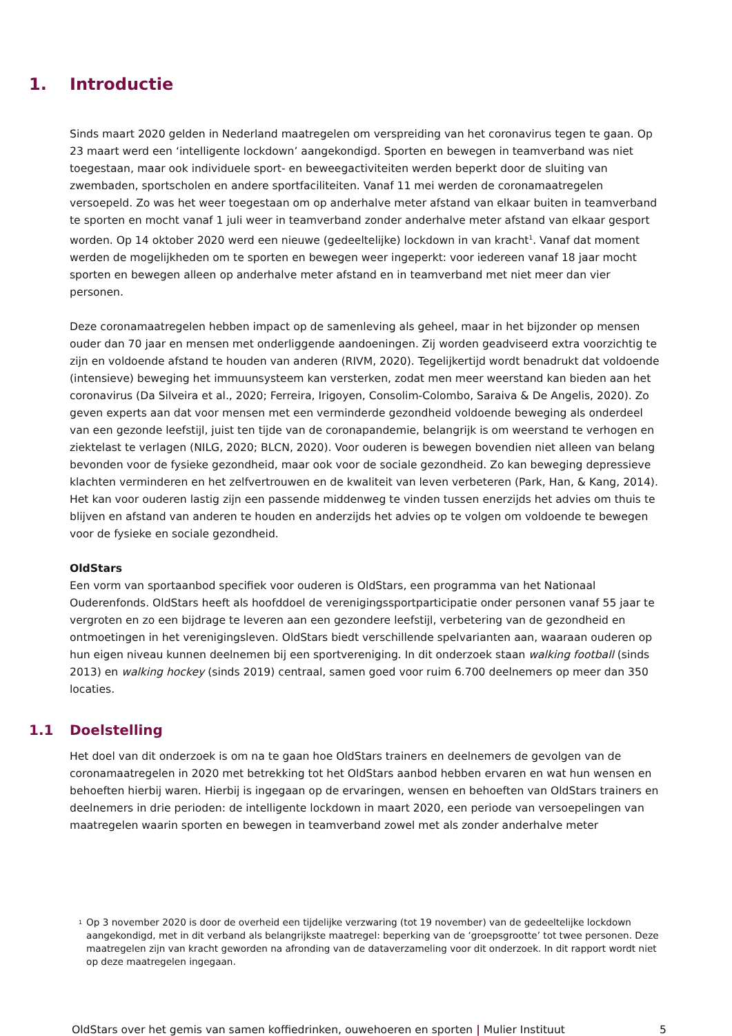1. Introductie
Sinds maart 2020 gelden in Nederland maatregelen om verspreiding van het coronavirus tegen te gaan. Op 23 maart werd een ‘intelligente lockdown’ aangekondigd. Sporten en bewegen in teamverband was niet toegestaan, maar ook individuele sport- en beweegactiviteiten werden beperkt door de sluiting van zwembaden, sportscholen en andere sportfaciliteiten. Vanaf 11 mei werden de coronamaatregelen versoepeld. Zo was het weer toegestaan om op anderhalve meter afstand van elkaar buiten in teamverband te sporten en mocht vanaf 1 juli weer in teamverband zonder anderhalve meter afstand van elkaar gesport worden. Op 14 oktober 2020 werd een nieuwe (gedeeltelijke) lockdown in van kracht<sup>1</sup>. Vanaf dat moment werden de mogelijkheden om te sporten en bewegen weer ingeperkt: voor iedereen vanaf 18 jaar mocht sporten en bewegen alleen op anderhalve meter afstand en in teamverband met niet meer dan vier personen.
Deze coronamaatregelen hebben impact op de samenleving als geheel, maar in het bijzonder op mensen ouder dan 70 jaar en mensen met onderliggende aandoeningen. Zij worden geadviseerd extra voorzichtig te zijn en voldoende afstand te houden van anderen (RIVM, 2020). Tegelijkertijd wordt benadrukt dat voldoende (intensieve) beweging het immuunsysteem kan versterken, zodat men meer weerstand kan bieden aan het coronavirus (Da Silveira et al., 2020; Ferreira, Irigoyen, Consolim-Colombo, Saraiva & De Angelis, 2020). Zo geven experts aan dat voor mensen met een verminderde gezondheid voldoende beweging als onderdeel van een gezonde leefstijl, juist ten tijde van de coronapandemie, belangrijk is om weerstand te verhogen en ziektelast te verlagen (NILG, 2020; BLCN, 2020). Voor ouderen is bewegen bovendien niet alleen van belang bevonden voor de fysieke gezondheid, maar ook voor de sociale gezondheid. Zo kan beweging depressieve klachten verminderen en het zelfvertrouwen en de kwaliteit van leven verbeteren (Park, Han, & Kang, 2014). Het kan voor ouderen lastig zijn een passende middenweg te vinden tussen enerzijds het advies om thuis te blijven en afstand van anderen te houden en anderzijds het advies op te volgen om voldoende te bewegen voor de fysieke en sociale gezondheid.
OldStars
Een vorm van sportaanbod specifiek voor ouderen is OldStars, een programma van het Nationaal Ouderenfonds. OldStars heeft als hoofddoel de verenigingssportparticipatie onder personen vanaf 55 jaar te vergroten en zo een bijdrage te leveren aan een gezondere leefstijl, verbetering van de gezondheid en ontmoetingen in het verenigingsleven. OldStars biedt verschillende spelvarianten aan, waaraan ouderen op hun eigen niveau kunnen deelnemen bij een sportvereniging. In dit onderzoek staan walking football (sinds 2013) en walking hockey (sinds 2019) centraal, samen goed voor ruim 6.700 deelnemers op meer dan 350 locaties.
1.1 Doelstelling
Het doel van dit onderzoek is om na te gaan hoe OldStars trainers en deelnemers de gevolgen van de coronamaatregelen in 2020 met betrekking tot het OldStars aanbod hebben ervaren en wat hun wensen en behoeften hierbij waren. Hierbij is ingegaan op de ervaringen, wensen en behoeften van OldStars trainers en deelnemers in drie perioden: de intelligente lockdown in maart 2020, een periode van versoepelingen van maatregelen waarin sporten en bewegen in teamverband zowel met als zonder anderhalve meter
<sup>1</sup> Op 3 november 2020 is door de overheid een tijdelijke verzwaring (tot 19 november) van de gedeeltelijke lockdown aangekondigd, met in dit verband als belangrijkste maatregel: beperking van de ‘groepsgrootte’ tot twee personen. Deze maatregelen zijn van kracht geworden na afronding van de dataverzameling voor dit onderzoek. In dit rapport wordt niet op deze maatregelen ingegaan.
OldStars over het gemis van samen koffiedrinken, ouwehoeren en sporten | Mulier Instituut 5